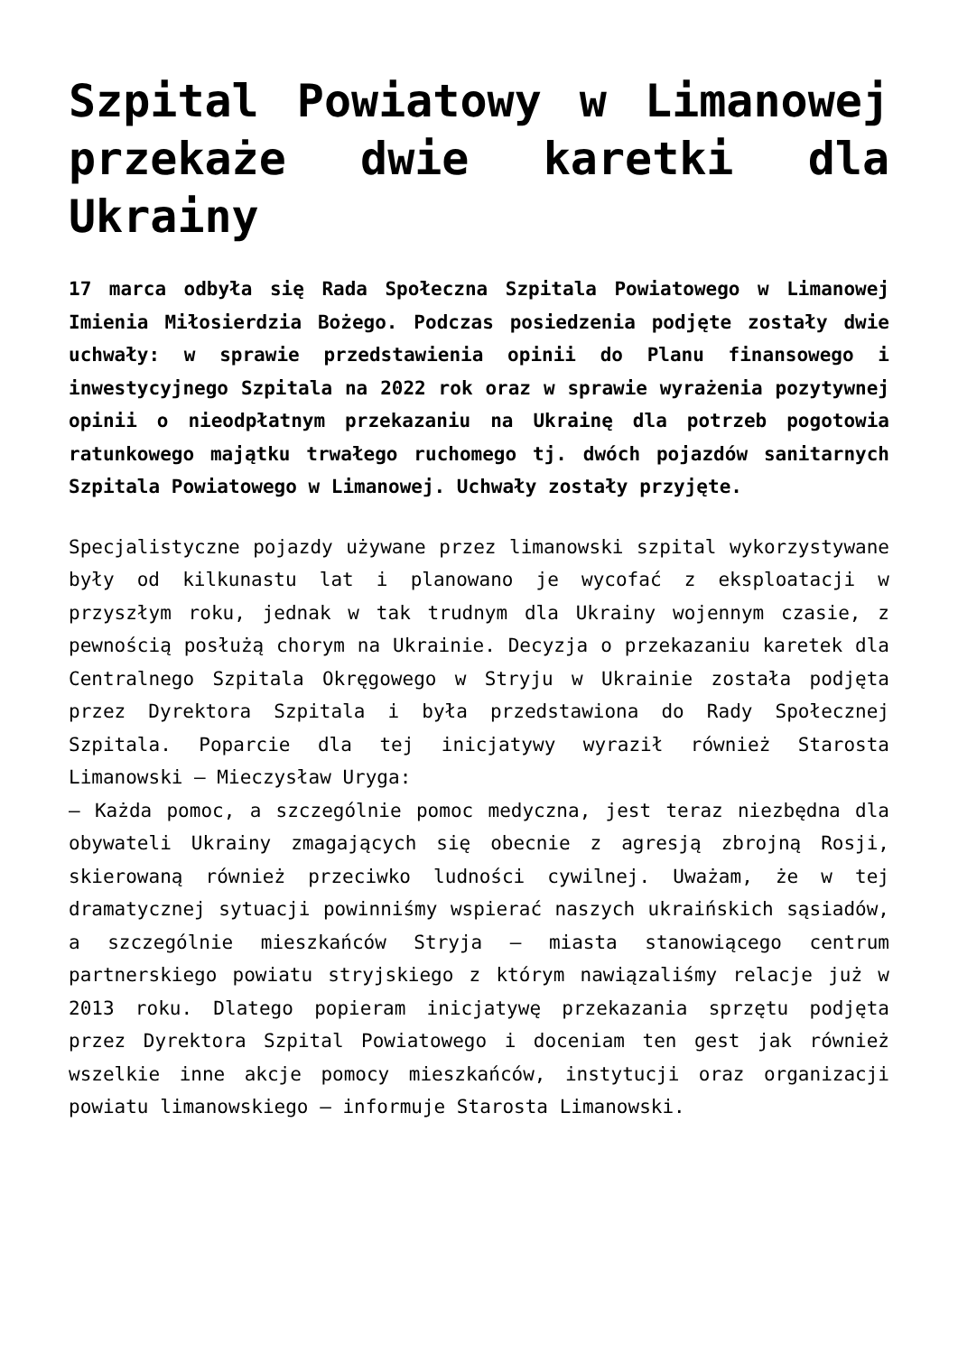Szpital Powiatowy w Limanowej przekaże dwie karetki dla Ukrainy
17 marca odbyła się Rada Społeczna Szpitala Powiatowego w Limanowej Imienia Miłosierdzia Bożego. Podczas posiedzenia podjęte zostały dwie uchwały: w sprawie przedstawienia opinii do Planu finansowego i inwestycyjnego Szpitala na 2022 rok oraz w sprawie wyrażenia pozytywnej opinii o nieodpłatnym przekazaniu na Ukrainę dla potrzeb pogotowia ratunkowego majątku trwałego ruchomego tj. dwóch pojazdów sanitarnych Szpitala Powiatowego w Limanowej. Uchwały zostały przyjęte.
Specjalistyczne pojazdy używane przez limanowski szpital wykorzystywane były od kilkunastu lat i planowano je wycofać z eksploatacji w przyszłym roku, jednak w tak trudnym dla Ukrainy wojennym czasie, z pewnością posłużą chorym na Ukrainie. Decyzja o przekazaniu karetek dla Centralnego Szpitala Okręgowego w Stryju w Ukrainie została podjęta przez Dyrektora Szpitala i była przedstawiona do Rady Społecznej Szpitala. Poparcie dla tej inicjatywy wyraził również Starosta Limanowski – Mieczysław Uryga:
– Każda pomoc, a szczególnie pomoc medyczna, jest teraz niezbędna dla obywateli Ukrainy zmagających się obecnie z agresją zbrojną Rosji, skierowaną również przeciwko ludności cywilnej. Uważam, że w tej dramatycznej sytuacji powinniśmy wspierać naszych ukraińskich sąsiadów, a szczególnie mieszkańców Stryja – miasta stanowiącego centrum partnerskiego powiatu stryjskiego z którym nawiązaliśmy relacje już w 2013 roku. Dlatego popieram inicjatywę przekazania sprzętu podjęta przez Dyrektora Szpital Powiatowego i doceniam ten gest jak również wszelkie inne akcje pomocy mieszkańców, instytucji oraz organizacji powiatu limanowskiego – informuje Starosta Limanowski.